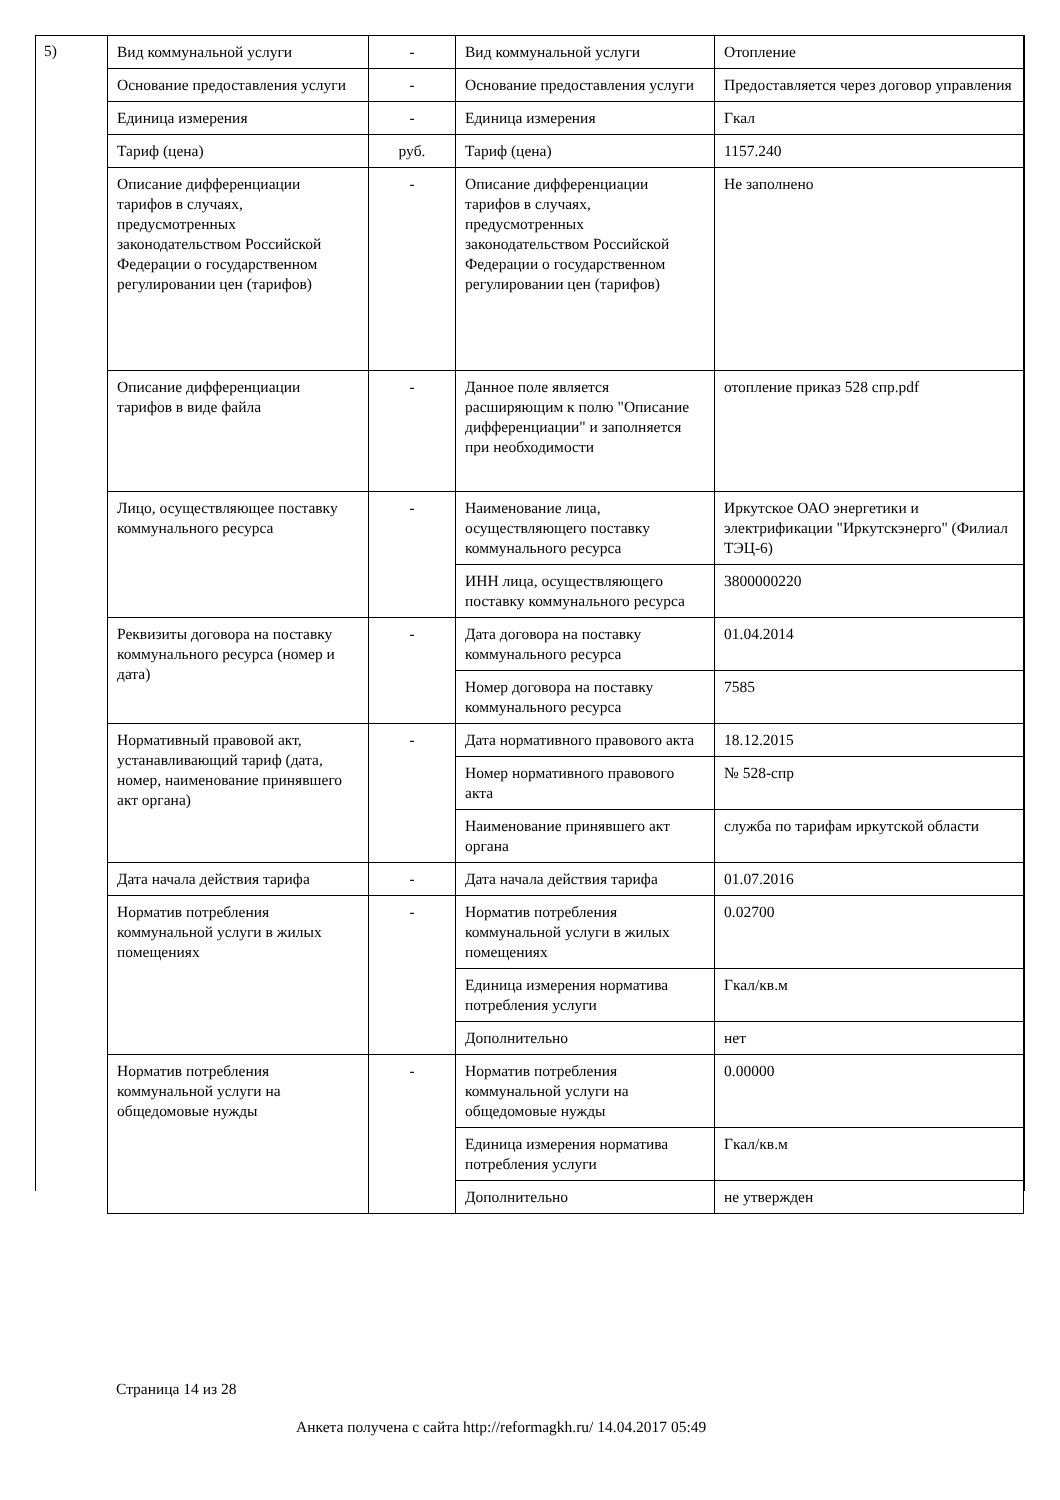5)
| Вид коммунальной услуги | - | Вид коммунальной услуги | Отопление |
| Основание предоставления услуги | - | Основание предоставления услуги | Предоставляется через договор управления |
| Единица измерения | - | Единица измерения | Гкал |
| Тариф (цена) | руб. | Тариф (цена) | 1157.240 |
| Описание дифференциации тарифов в случаях, предусмотренных законодательством Российской Федерации о государственном регулировании цен (тарифов) | - | Описание дифференциации тарифов в случаях, предусмотренных законодательством Российской Федерации о государственном регулировании цен (тарифов) | Не заполнено |
| Описание дифференциации тарифов в виде файла | - | Данное поле является расширяющим к полю "Описание дифференциации" и заполняется при необходимости | отопление приказ 528 спр.pdf |
| Лицо, осуществляющее поставку коммунального ресурса | - | Наименование лица, осуществляющего поставку коммунального ресурса | Иркутское ОАО энергетики и электрификации "Иркутскэнерго" (Филиал ТЭЦ-6) |
| | | ИНН лица, осуществляющего поставку коммунального ресурса | 3800000220 |
| Реквизиты договора на поставку коммунального ресурса (номер и дата) | - | Дата договора на поставку коммунального ресурса | 01.04.2014 |
| | | Номер договора на поставку коммунального ресурса | 7585 |
| Нормативный правовой акт, устанавливающий тариф (дата, номер, наименование принявшего акт органа) | - | Дата нормативного правового акта | 18.12.2015 |
| | | Номер нормативного правового акта | № 528-спр |
| | | Наименование принявшего акт органа | служба по тарифам иркутской области |
| Дата начала действия тарифа | - | Дата начала действия тарифа | 01.07.2016 |
| Норматив потребления коммунальной услуги в жилых помещениях | - | Норматив потребления коммунальной услуги в жилых помещениях | 0.02700 |
| | | Единица измерения норматива потребления услуги | Гкал/кв.м |
| | | Дополнительно | нет |
| Норматив потребления коммунальной услуги на общедомовые нужды | - | Норматив потребления коммунальной услуги на общедомовые нужды | 0.00000 |
| | | Единица измерения норматива потребления услуги | Гкал/кв.м |
| | | Дополнительно | не утвержден |
Страница 14 из 28
Анкета получена с сайта http://reformagkh.ru/ 14.04.2017 05:49